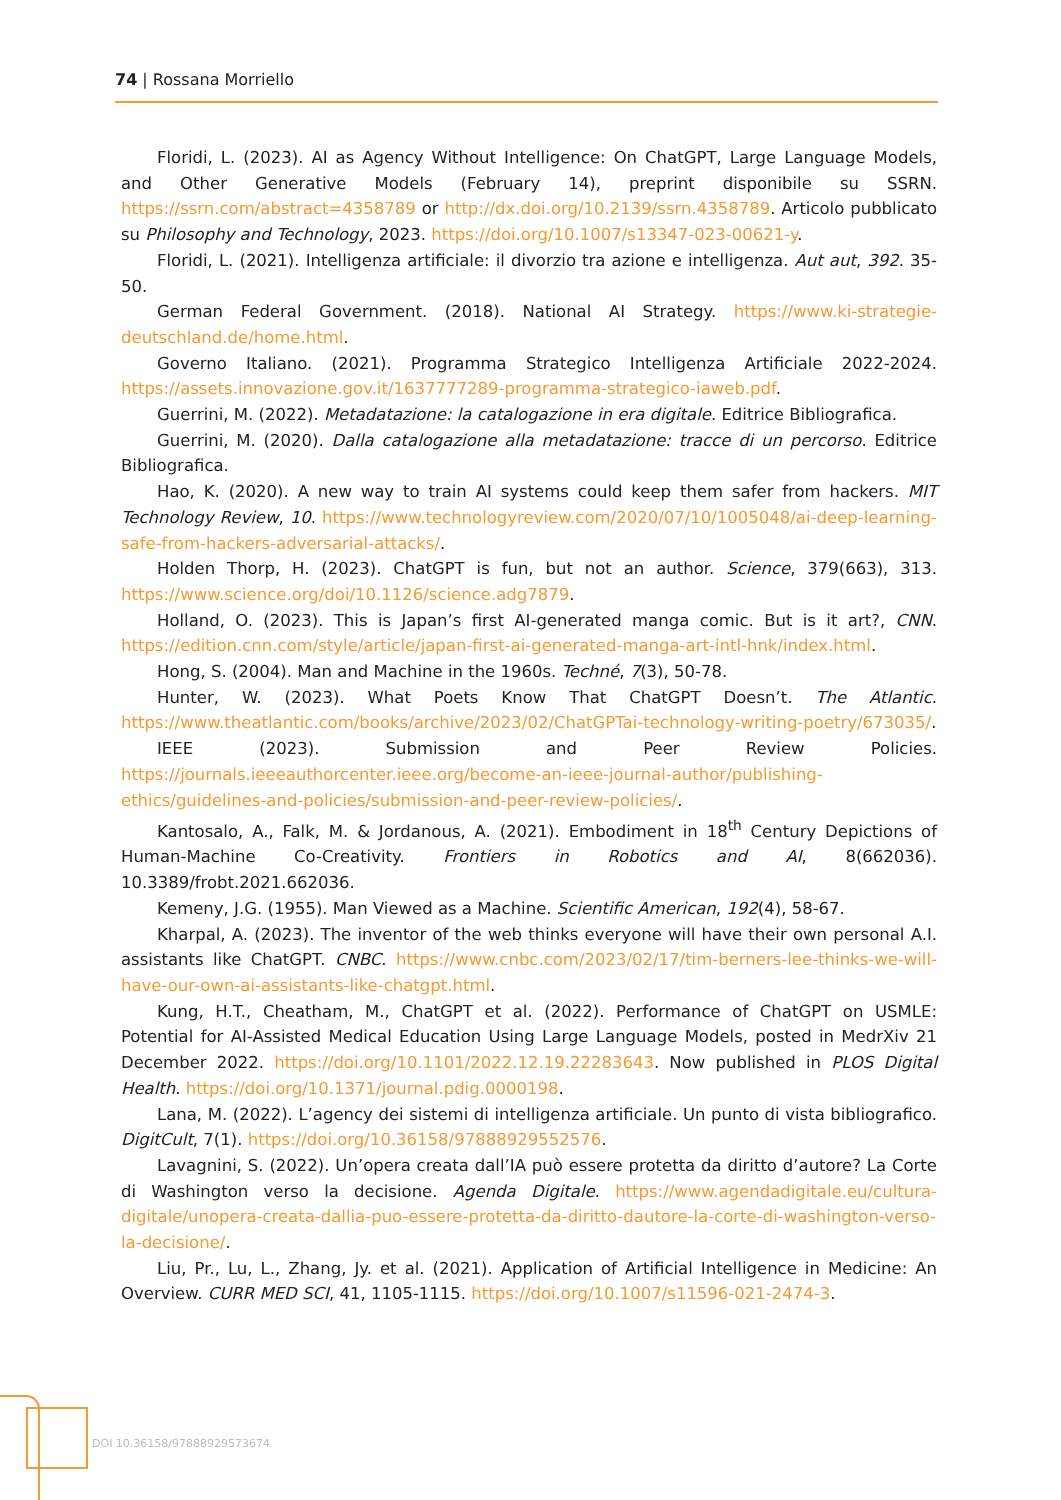74 | Rossana Morriello
Floridi, L. (2023). AI as Agency Without Intelligence: On ChatGPT, Large Language Models, and Other Generative Models (February 14), preprint disponibile su SSRN. https://ssrn.com/abstract=4358789 or http://dx.doi.org/10.2139/ssrn.4358789. Articolo pubblicato su Philosophy and Technology, 2023. https://doi.org/10.1007/s13347-023-00621-y.
Floridi, L. (2021). Intelligenza artificiale: il divorzio tra azione e intelligenza. Aut aut, 392. 35-50.
German Federal Government. (2018). National AI Strategy. https://www.ki-strategie-deutschland.de/home.html.
Governo Italiano. (2021). Programma Strategico Intelligenza Artificiale 2022-2024. https://assets.innovazione.gov.it/1637777289-programma-strategico-iaweb.pdf.
Guerrini, M. (2022). Metadatazione: la catalogazione in era digitale. Editrice Bibliografica.
Guerrini, M. (2020). Dalla catalogazione alla metadatazione: tracce di un percorso. Editrice Bibliografica.
Hao, K. (2020). A new way to train AI systems could keep them safer from hackers. MIT Technology Review, 10. https://www.technologyreview.com/2020/07/10/1005048/ai-deep-learning-safe-from-hackers-adversarial-attacks/.
Holden Thorp, H. (2023). ChatGPT is fun, but not an author. Science, 379(663), 313. https://www.science.org/doi/10.1126/science.adg7879.
Holland, O. (2023). This is Japan’s first AI-generated manga comic. But is it art?, CNN. https://edition.cnn.com/style/article/japan-first-ai-generated-manga-art-intl-hnk/index.html.
Hong, S. (2004). Man and Machine in the 1960s. Techné, 7(3), 50-78.
Hunter, W. (2023). What Poets Know That ChatGPT Doesn’t. The Atlantic. https://www.theatlantic.com/books/archive/2023/02/ChatGPTai-technology-writing-poetry/673035/.
IEEE (2023). Submission and Peer Review Policies. https://journals.ieeeauthorcenter.ieee.org/become-an-ieee-journal-author/publishing-ethics/guidelines-and-policies/submission-and-peer-review-policies/.
Kantosalo, A., Falk, M. & Jordanous, A. (2021). Embodiment in 18<sup>th</sup> Century Depictions of Human-Machine Co-Creativity. Frontiers in Robotics and AI, 8(662036). 10.3389/frobt.2021.662036.
Kemeny, J.G. (1955). Man Viewed as a Machine. Scientific American, 192(4), 58-67.
Kharpal, A. (2023). The inventor of the web thinks everyone will have their own personal A.I. assistants like ChatGPT. CNBC. https://www.cnbc.com/2023/02/17/tim-berners-lee-thinks-we-will-have-our-own-ai-assistants-like-chatgpt.html.
Kung, H.T., Cheatham, M., ChatGPT et al. (2022). Performance of ChatGPT on USMLE: Potential for AI-Assisted Medical Education Using Large Language Models, posted in MedrXiv 21 December 2022. https://doi.org/10.1101/2022.12.19.22283643. Now published in PLOS Digital Health. https://doi.org/10.1371/journal.pdig.0000198.
Lana, M. (2022). L’agency dei sistemi di intelligenza artificiale. Un punto di vista bibliografico. DigitCult, 7(1). https://doi.org/10.36158/97888929552576.
Lavagnini, S. (2022). Un’opera creata dall’IA può essere protetta da diritto d’autore? La Corte di Washington verso la decisione. Agenda Digitale. https://www.agendadigitale.eu/cultura-digitale/unopera-creata-dallia-puo-essere-protetta-da-diritto-dautore-la-corte-di-washington-verso-la-decisione/.
Liu, Pr., Lu, L., Zhang, Jy. et al. (2021). Application of Artificial Intelligence in Medicine: An Overview. CURR MED SCI, 41, 1105-1115. https://doi.org/10.1007/s11596-021-2474-3.
DOI 10.36158/97888929573674